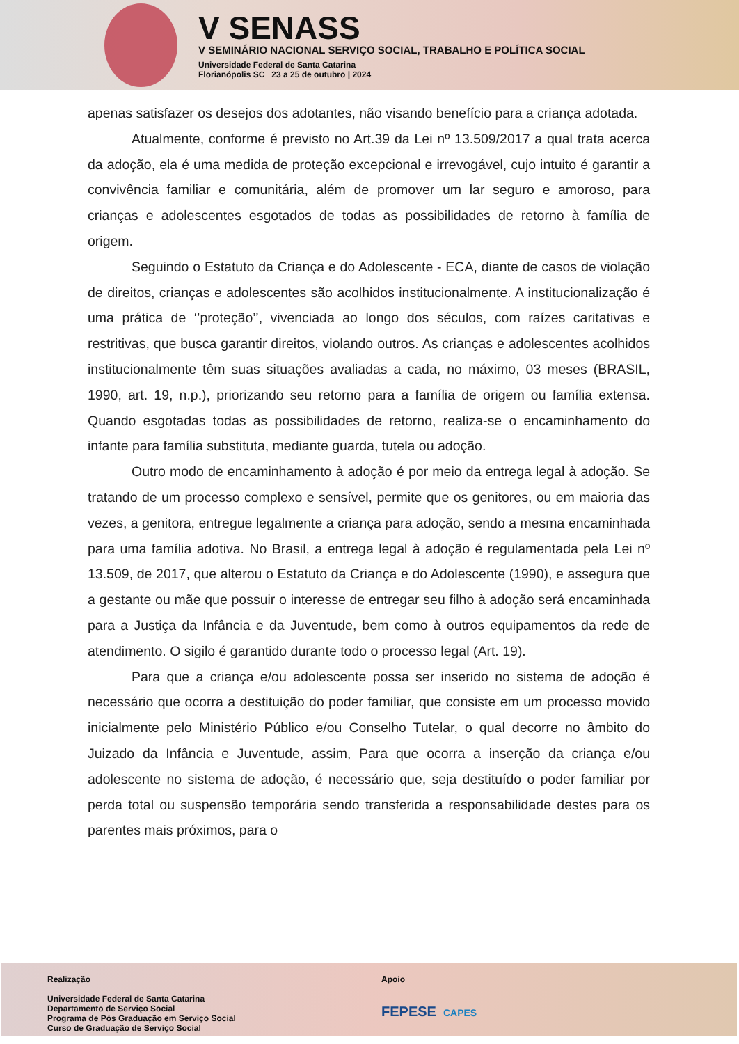V SENASS
V SEMINÁRIO NACIONAL SERVIÇO SOCIAL, TRABALHO E POLÍTICA SOCIAL
Universidade Federal de Santa Catarina
Florianópolis SC 23 a 25 de outubro | 2024
apenas satisfazer os desejos dos adotantes, não visando benefício para a criança adotada.
Atualmente, conforme é previsto no Art.39 da Lei nº 13.509/2017 a qual trata acerca da adoção, ela é uma medida de proteção excepcional e irrevogável, cujo intuito é garantir a convivência familiar e comunitária, além de promover um lar seguro e amoroso, para crianças e adolescentes esgotados de todas as possibilidades de retorno à família de origem.
Seguindo o Estatuto da Criança e do Adolescente - ECA, diante de casos de violação de direitos, crianças e adolescentes são acolhidos institucionalmente. A institucionalização é uma prática de ‘’proteção’’, vivenciada ao longo dos séculos, com raízes caritativas e restritivas, que busca garantir direitos, violando outros. As crianças e adolescentes acolhidos institucionalmente têm suas situações avaliadas a cada, no máximo, 03 meses (BRASIL, 1990, art. 19, n.p.), priorizando seu retorno para a família de origem ou família extensa. Quando esgotadas todas as possibilidades de retorno, realiza-se o encaminhamento do infante para família substituta, mediante guarda, tutela ou adoção.
Outro modo de encaminhamento à adoção é por meio da entrega legal à adoção. Se tratando de um processo complexo e sensível, permite que os genitores, ou em maioria das vezes, a genitora, entregue legalmente a criança para adoção, sendo a mesma encaminhada para uma família adotiva. No Brasil, a entrega legal à adoção é regulamentada pela Lei nº 13.509, de 2017, que alterou o Estatuto da Criança e do Adolescente (1990), e assegura que a gestante ou mãe que possuir o interesse de entregar seu filho à adoção será encaminhada para a Justiça da Infância e da Juventude, bem como à outros equipamentos da rede de atendimento. O sigilo é garantido durante todo o processo legal (Art. 19).
Para que a criança e/ou adolescente possa ser inserido no sistema de adoção é necessário que ocorra a destituição do poder familiar, que consiste em um processo movido inicialmente pelo Ministério Público e/ou Conselho Tutelar, o qual decorre no âmbito do Juizado da Infância e Juventude, assim, Para que ocorra a inserção da criança e/ou adolescente no sistema de adoção, é necessário que, seja destituído o poder familiar por perda total ou suspensão temporária sendo transferida a responsabilidade destes para os parentes mais próximos, para o
Realização
Universidade Federal de Santa Catarina
Departamento de Serviço Social
Programa de Pós Graduação em Serviço Social
Curso de Graduação de Serviço Social
Apoio
FEPESE CAPES